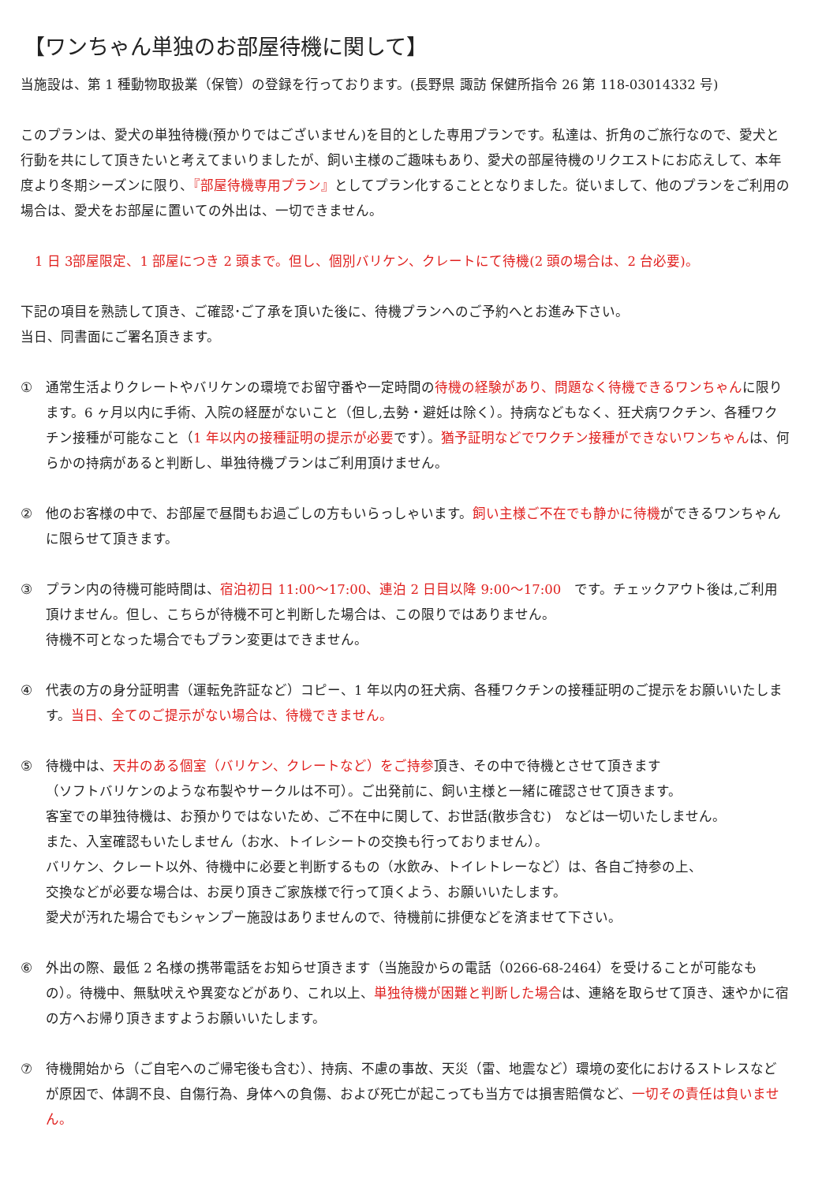【ワンちゃん単独のお部屋待機に関して】
当施設は、第 1 種動物取扱業（保管）の登録を行っております。(長野県 諏訪 保健所指令 26 第 118-03014332 号)
このプランは、愛犬の単独待機(預かりではございません)を目的とした専用プランです。私達は、折角のご旅行なので、愛犬と行動を共にして頂きたいと考えてまいりましたが、飼い主様のご趣味もあり、愛犬の部屋待機のリクエストにお応えして、本年度より冬期シーズンに限り、『部屋待機専用プラン』としてプラン化することとなりました。従いまして、他のプランをご利用の場合は、愛犬をお部屋に置いての外出は、一切できません。
1 日 3部屋限定、1 部屋につき 2 頭まで。但し、個別バリケン、クレートにて待機(2 頭の場合は、2 台必要)。
下記の項目を熟読して頂き、ご確認･ご了承を頂いた後に、待機プランへのご予約へとお進み下さい。
当日、同書面にご署名頂きます。
① 通常生活よりクレートやバリケンの環境でお留守番や一定時間の待機の経験があり、問題なく待機できるワンちゃんに限ります。6 ヶ月以内に手術、入院の経歴がないこと（但し,去勢・避妊は除く）。持病などもなく、狂犬病ワクチン、各種ワクチン接種が可能なこと（1 年以内の接種証明の提示が必要です）。猶予証明などでワクチン接種ができないワンちゃんは、何らかの持病があると判断し、単独待機プランはご利用頂けません。
② 他のお客様の中で、お部屋で昼間もお過ごしの方もいらっしゃいます。飼い主様ご不在でも静かに待機ができるワンちゃんに限らせて頂きます。
③ プラン内の待機可能時間は、宿泊初日 11:00～17:00、連泊 2 日目以降 9:00～17:00　です。チェックアウト後は,ご利用頂けません。但し、こちらが待機不可と判断した場合は、この限りではありません。
待機不可となった場合でもプラン変更はできません。
④ 代表の方の身分証明書（運転免許証など）コピー、1 年以内の狂犬病、各種ワクチンの接種証明のご提示をお願いいたします。当日、全てのご提示がない場合は、待機できません。
⑤ 待機中は、天井のある個室（バリケン、クレートなど）をご持参頂き、その中で待機とさせて頂きます
（ソフトバリケンのような布製やサークルは不可）。ご出発前に、飼い主様と一緒に確認させて頂きます。
客室での単独待機は、お預かりではないため、ご不在中に関して、お世話(散歩含む)　などは一切いたしません。
また、入室確認もいたしません（お水、トイレシートの交換も行っておりません）。
バリケン、クレート以外、待機中に必要と判断するもの（水飲み、トイレトレーなど）は、各自ご持参の上、
交換などが必要な場合は、お戻り頂きご家族様で行って頂くよう、お願いいたします。
愛犬が汚れた場合でもシャンプー施設はありませんので、待機前に排便などを済ませて下さい。
⑥ 外出の際、最低 2 名様の携帯電話をお知らせ頂きます（当施設からの電話（0266-68-2464）を受けることが可能なもの）。待機中、無駄吠えや異変などがあり、これ以上、単独待機が困難と判断した場合は、連絡を取らせて頂き、速やかに宿の方へお帰り頂きますようお願いいたします。
⑦ 待機開始から（ご自宅へのご帰宅後も含む）、持病、不慮の事故、天災（雷、地震など）環境の変化におけるストレスなどが原因で、体調不良、自傷行為、身体への負傷、および死亡が起こっても当方では損害賠償など、一切その責任は負いません。